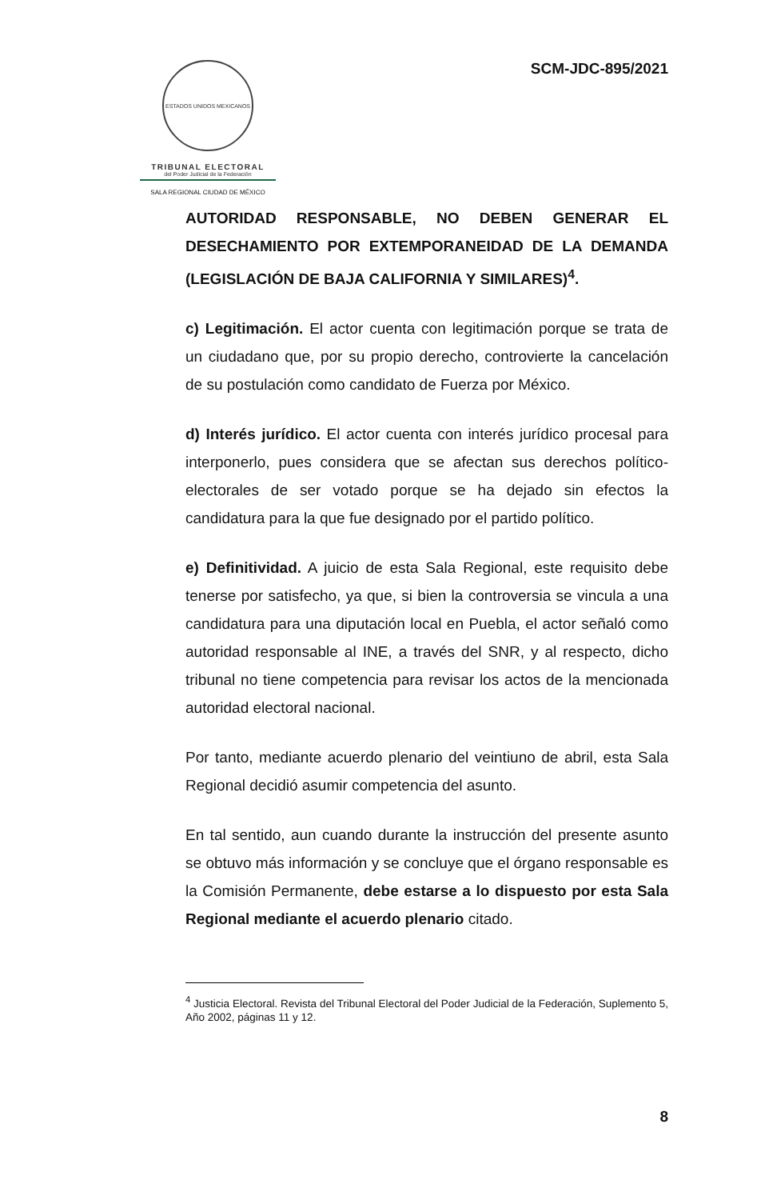ESTADOS UNIDOS MEXICANOS
TRIBUNAL ELECTORAL
del Poder Judicial de la Federación
SALA REGIONAL CIUDAD DE MÉXICO
SCM-JDC-895/2021
AUTORIDAD RESPONSABLE, NO DEBEN GENERAR EL DESECHAMIENTO POR EXTEMPORANEIDAD DE LA DEMANDA (LEGISLACIÓN DE BAJA CALIFORNIA Y SIMILARES)<sup>4</sup>.
c) Legitimación. El actor cuenta con legitimación porque se trata de un ciudadano que, por su propio derecho, controvierte la cancelación de su postulación como candidato de Fuerza por México.
d) Interés jurídico. El actor cuenta con interés jurídico procesal para interponerlo, pues considera que se afectan sus derechos político-electorales de ser votado porque se ha dejado sin efectos la candidatura para la que fue designado por el partido político.
e) Definitividad. A juicio de esta Sala Regional, este requisito debe tenerse por satisfecho, ya que, si bien la controversia se vincula a una candidatura para una diputación local en Puebla, el actor señaló como autoridad responsable al INE, a través del SNR, y al respecto, dicho tribunal no tiene competencia para revisar los actos de la mencionada autoridad electoral nacional.
Por tanto, mediante acuerdo plenario del veintiuno de abril, esta Sala Regional decidió asumir competencia del asunto.
En tal sentido, aun cuando durante la instrucción del presente asunto se obtuvo más información y se concluye que el órgano responsable es la Comisión Permanente, debe estarse a lo dispuesto por esta Sala Regional mediante el acuerdo plenario citado.
<sup>4</sup> Justicia Electoral. Revista del Tribunal Electoral del Poder Judicial de la Federación, Suplemento 5, Año 2002, páginas 11 y 12.
8